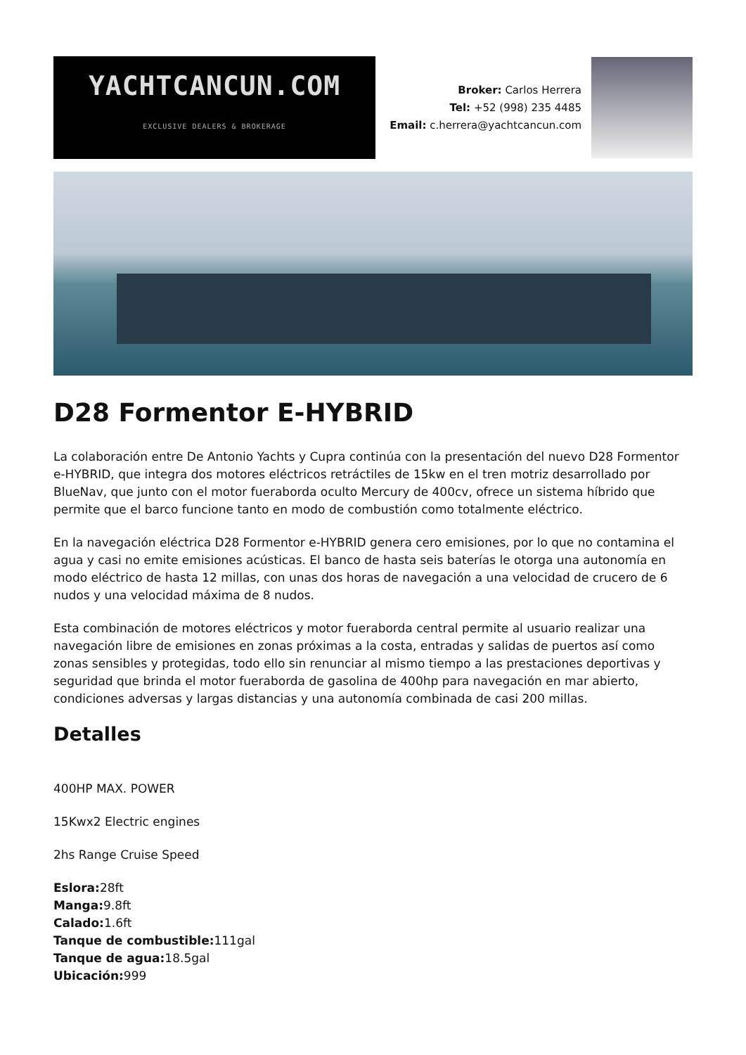YACHTCANCUN.COM
EXCLUSIVE DEALERS & BROKERAGE
Broker: Carlos Herrera
Tel: +52 (998) 235 4485
Email: c.herrera@yachtcancun.com
D28 Formentor E-HYBRID
La colaboración entre De Antonio Yachts y Cupra continúa con la presentación del nuevo D28 Formentor e-HYBRID, que integra dos motores eléctricos retráctiles de 15kw en el tren motriz desarrollado por BlueNav, que junto con el motor fueraborda oculto Mercury de 400cv, ofrece un sistema híbrido que permite que el barco funcione tanto en modo de combustión como totalmente eléctrico.
En la navegación eléctrica D28 Formentor e-HYBRID genera cero emisiones, por lo que no contamina el agua y casi no emite emisiones acústicas. El banco de hasta seis baterías le otorga una autonomía en modo eléctrico de hasta 12 millas, con unas dos horas de navegación a una velocidad de crucero de 6 nudos y una velocidad máxima de 8 nudos.
Esta combinación de motores eléctricos y motor fueraborda central permite al usuario realizar una navegación libre de emisiones en zonas próximas a la costa, entradas y salidas de puertos así como zonas sensibles y protegidas, todo ello sin renunciar al mismo tiempo a las prestaciones deportivas y seguridad que brinda el motor fueraborda de gasolina de 400hp para navegación en mar abierto, condiciones adversas y largas distancias y una autonomía combinada de casi 200 millas.
Detalles
400HP MAX. POWER
15Kwx2 Electric engines
2hs Range Cruise Speed
Eslora: 28ft
Manga: 9.8ft
Calado: 1.6ft
Tanque de combustible: 111gal
Tanque de agua: 18.5gal
Ubicación: 999